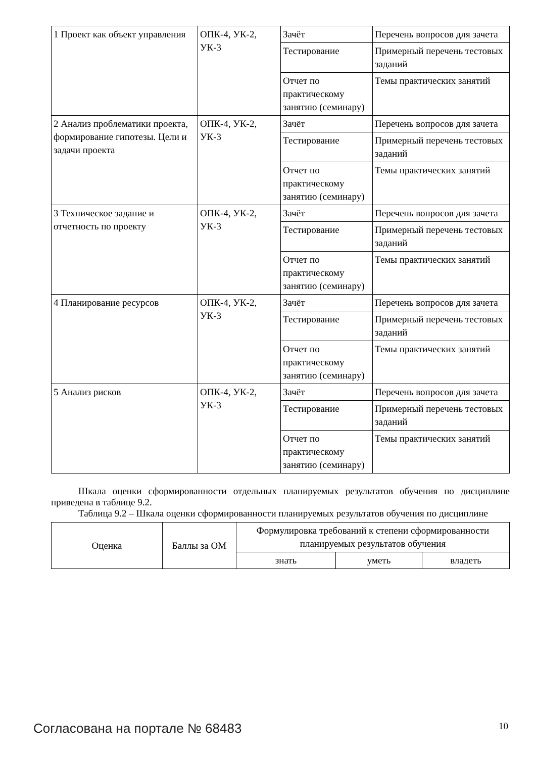| 1 Проект как объект управления | ОПК-4, УК-2, УК-3 | Зачёт | Перечень вопросов для зачета |
| | | Тестирование | Примерный перечень тестовых заданий |
| | | Отчет по практическому занятию (семинару) | Темы практических занятий |
| 2 Анализ проблематики проекта, формирование гипотезы. Цели и задачи проекта | ОПК-4, УК-2, УК-3 | Зачёт | Перечень вопросов для зачета |
| | | Тестирование | Примерный перечень тестовых заданий |
| | | Отчет по практическому занятию (семинару) | Темы практических занятий |
| 3 Техническое задание и отчетность по проекту | ОПК-4, УК-2, УК-3 | Зачёт | Перечень вопросов для зачета |
| | | Тестирование | Примерный перечень тестовых заданий |
| | | Отчет по практическому занятию (семинару) | Темы практических занятий |
| 4 Планирование ресурсов | ОПК-4, УК-2, УК-3 | Зачёт | Перечень вопросов для зачета |
| | | Тестирование | Примерный перечень тестовых заданий |
| | | Отчет по практическому занятию (семинару) | Темы практических занятий |
| 5 Анализ рисков | ОПК-4, УК-2, УК-3 | Зачёт | Перечень вопросов для зачета |
| | | Тестирование | Примерный перечень тестовых заданий |
| | | Отчет по практическому занятию (семинару) | Темы практических занятий |
Шкала оценки сформированности отдельных планируемых результатов обучения по дисциплине приведена в таблице 9.2.
Таблица 9.2 – Шкала оценки сформированности планируемых результатов обучения по дисциплине
| Оценка | Баллы за ОМ | Формулировка требований к степени сформированности планируемых результатов обучения | | |
| --- | --- | --- | --- | --- |
| | | знать | уметь | владеть |
Согласована на портале № 68483 10